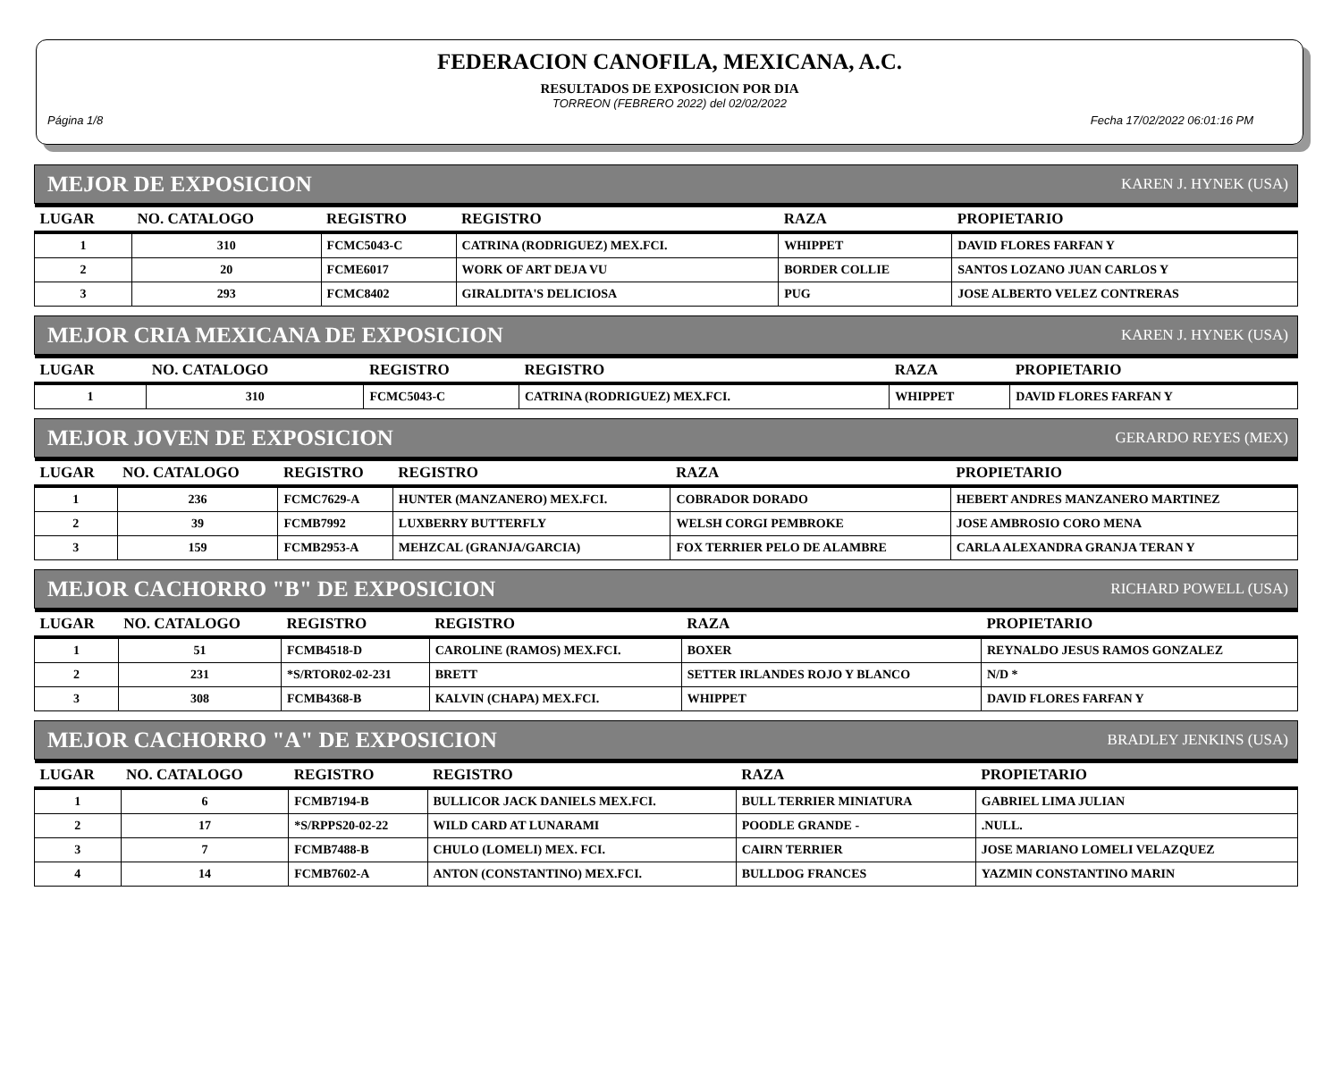FEDERACION CANOFILA, MEXICANA, A.C.
RESULTADOS DE EXPOSICION POR DIA
TORREON (FEBRERO 2022) del 02/02/2022
Página 1/8 Fecha 17/02/2022 06:01:16 PM
MEJOR DE EXPOSICION KAREN J. HYNEK (USA)
| LUGAR | NO. CATALOGO | REGISTRO | REGISTRO | RAZA | PROPIETARIO |
| --- | --- | --- | --- | --- | --- |
| 1 | 310 | FCMC5043-C | CATRINA (RODRIGUEZ) MEX.FCI. | WHIPPET | DAVID FLORES FARFAN Y |
| 2 | 20 | FCME6017 | WORK OF ART DEJA VU | BORDER COLLIE | SANTOS LOZANO JUAN CARLOS Y |
| 3 | 293 | FCMC8402 | GIRALDITA'S DELICIOSA | PUG | JOSE ALBERTO VELEZ CONTRERAS |
MEJOR CRIA MEXICANA DE EXPOSICION KAREN J. HYNEK (USA)
| LUGAR | NO. CATALOGO | REGISTRO | REGISTRO | RAZA | PROPIETARIO |
| --- | --- | --- | --- | --- | --- |
| 1 | 310 | FCMC5043-C | CATRINA (RODRIGUEZ) MEX.FCI. | WHIPPET | DAVID FLORES FARFAN Y |
MEJOR JOVEN DE EXPOSICION GERARDO REYES (MEX)
| LUGAR | NO. CATALOGO | REGISTRO | REGISTRO | RAZA | PROPIETARIO |
| --- | --- | --- | --- | --- | --- |
| 1 | 236 | FCMC7629-A | HUNTER (MANZANERO) MEX.FCI. | COBRADOR DORADO | HEBERT ANDRES MANZANERO MARTINEZ |
| 2 | 39 | FCMB7992 | LUXBERRY BUTTERFLY | WELSH CORGI PEMBROKE | JOSE AMBROSIO CORO MENA |
| 3 | 159 | FCMB2953-A | MEHZCAL (GRANJA/GARCIA) | FOX TERRIER PELO DE ALAMBRE | CARLA ALEXANDRA GRANJA TERAN Y |
MEJOR CACHORRO "B" DE EXPOSICION RICHARD POWELL (USA)
| LUGAR | NO. CATALOGO | REGISTRO | REGISTRO | RAZA | PROPIETARIO |
| --- | --- | --- | --- | --- | --- |
| 1 | 51 | FCMB4518-D | CAROLINE (RAMOS) MEX.FCI. | BOXER | REYNALDO JESUS RAMOS GONZALEZ |
| 2 | 231 | *S/RTOR02-02-231 | BRETT | SETTER IRLANDES ROJO Y BLANCO | N/D * |
| 3 | 308 | FCMB4368-B | KALVIN (CHAPA) MEX.FCI. | WHIPPET | DAVID FLORES FARFAN Y |
MEJOR CACHORRO "A" DE EXPOSICION BRADLEY JENKINS (USA)
| LUGAR | NO. CATALOGO | REGISTRO | REGISTRO | RAZA | PROPIETARIO |
| --- | --- | --- | --- | --- | --- |
| 1 | 6 | FCMB7194-B | BULLICOR JACK DANIELS MEX.FCI. | BULL TERRIER MINIATURA | GABRIEL LIMA JULIAN |
| 2 | 17 | *S/RPPS20-02-22 | WILD CARD AT LUNARAMI | POODLE GRANDE - | .NULL. |
| 3 | 7 | FCMB7488-B | CHULO (LOMELI) MEX. FCI. | CAIRN TERRIER | JOSE MARIANO LOMELI VELAZQUEZ |
| 4 | 14 | FCMB7602-A | ANTON (CONSTANTINO) MEX.FCI. | BULLDOG FRANCES | YAZMIN CONSTANTINO MARIN |